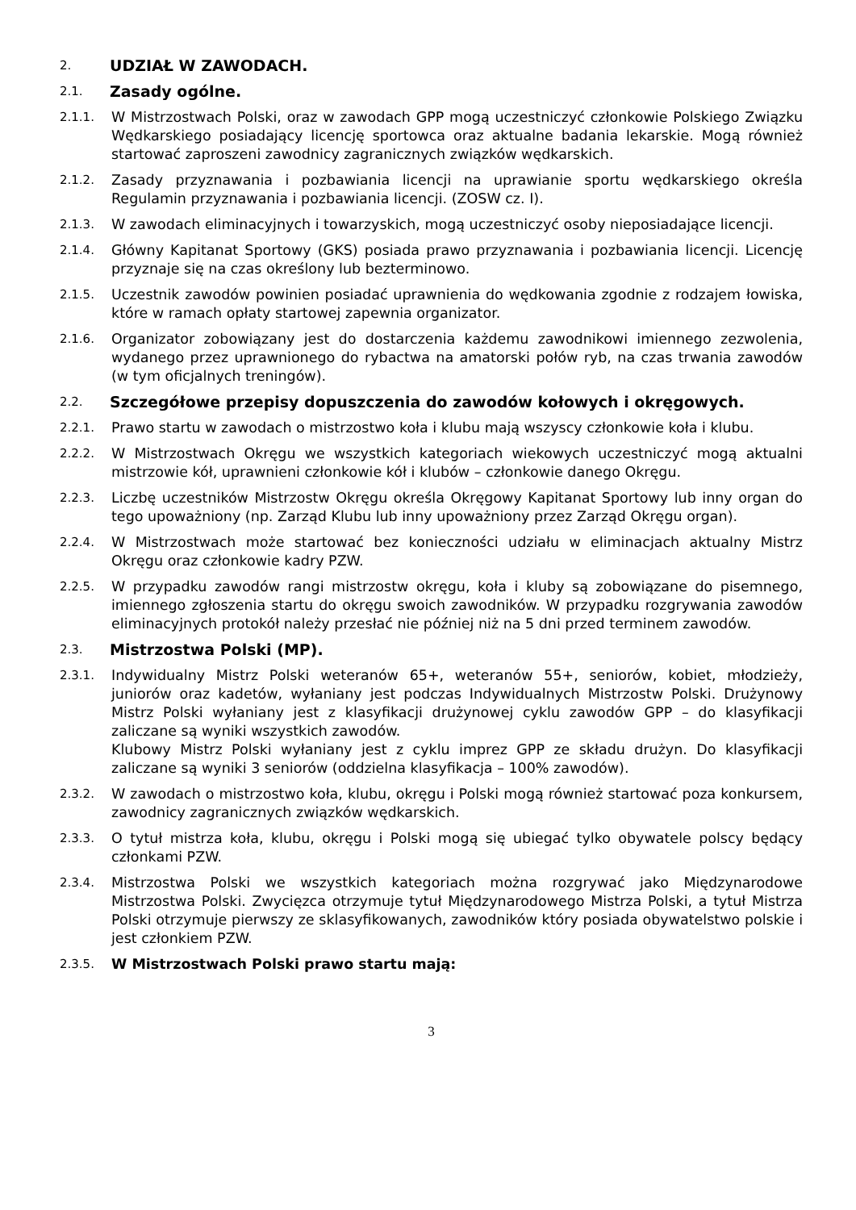2.
UDZIAŁ W ZAWODACH.
2.1.
Zasady ogólne.
2.1.1.
W Mistrzostwach Polski, oraz w zawodach GPP mogą uczestniczyć członkowie Polskiego Związku Wędkarskiego posiadający licencję sportowca oraz aktualne badania lekarskie. Mogą również startować zaproszeni zawodnicy zagranicznych związków wędkarskich.
2.1.2.
Zasady przyznawania i pozbawiania licencji na uprawianie sportu wędkarskiego określa Regulamin przyznawania i pozbawiania licencji. (ZOSW cz. I).
2.1.3.
W zawodach eliminacyjnych i towarzyskich, mogą uczestniczyć osoby nieposiadające licencji.
2.1.4.
Główny Kapitanat Sportowy (GKS) posiada prawo przyznawania i pozbawiania licencji. Licencję przyznaje się na czas określony lub bezterminowo.
2.1.5.
Uczestnik zawodów powinien posiadać uprawnienia do wędkowania zgodnie z rodzajem łowiska, które w ramach opłaty startowej zapewnia organizator.
2.1.6.
Organizator zobowiązany jest do dostarczenia każdemu zawodnikowi imiennego zezwolenia, wydanego przez uprawnionego do rybactwa na amatorski połów ryb, na czas trwania zawodów (w tym oficjalnych treningów).
2.2.
Szczegółowe przepisy dopuszczenia do zawodów kołowych i okręgowych.
2.2.1.
Prawo startu w zawodach o mistrzostwo koła i klubu mają wszyscy członkowie koła i klubu.
2.2.2.
W Mistrzostwach Okręgu we wszystkich kategoriach wiekowych uczestniczyć mogą aktualni mistrzowie kół, uprawnieni członkowie kół i klubów – członkowie danego Okręgu.
2.2.3.
Liczbę uczestników Mistrzostw Okręgu określa Okręgowy Kapitanat Sportowy lub inny organ do tego upoważniony (np. Zarząd Klubu lub inny upoważniony przez Zarząd Okręgu organ).
2.2.4.
W Mistrzostwach może startować bez konieczności udziału w eliminacjach aktualny Mistrz Okręgu oraz członkowie kadry PZW.
2.2.5.
W przypadku zawodów rangi mistrzostw okręgu, koła i kluby są zobowiązane do pisemnego, imiennego zgłoszenia startu do okręgu swoich zawodników. W przypadku rozgrywania zawodów eliminacyjnych protokół należy przesłać nie później niż na 5 dni przed terminem zawodów.
2.3.
Mistrzostwa Polski (MP).
2.3.1.
Indywidualny Mistrz Polski weteranów 65+, weteranów 55+, seniorów, kobiet, młodzieży, juniorów oraz kadetów, wyłaniany jest podczas Indywidualnych Mistrzostw Polski. Drużynowy Mistrz Polski wyłaniany jest z klasyfikacji drużynowej cyklu zawodów GPP – do klasyfikacji zaliczane są wyniki wszystkich zawodów.
Klubowy Mistrz Polski wyłaniany jest z cyklu imprez GPP ze składu drużyn. Do klasyfikacji zaliczane są wyniki 3 seniorów (oddzielna klasyfikacja – 100% zawodów).
2.3.2.
W zawodach o mistrzostwo koła, klubu, okręgu i Polski mogą również startować poza konkursem, zawodnicy zagranicznych związków wędkarskich.
2.3.3.
O tytuł mistrza koła, klubu, okręgu i Polski mogą się ubiegać tylko obywatele polscy będący członkami PZW.
2.3.4.
Mistrzostwa Polski we wszystkich kategoriach można rozgrywać jako Międzynarodowe Mistrzostwa Polski. Zwycięzca otrzymuje tytuł Międzynarodowego Mistrza Polski, a tytuł Mistrza Polski otrzymuje pierwszy ze sklasyfikowanych, zawodników który posiada obywatelstwo polskie i jest członkiem PZW.
2.3.5.
W Mistrzostwach Polski prawo startu mają:
3